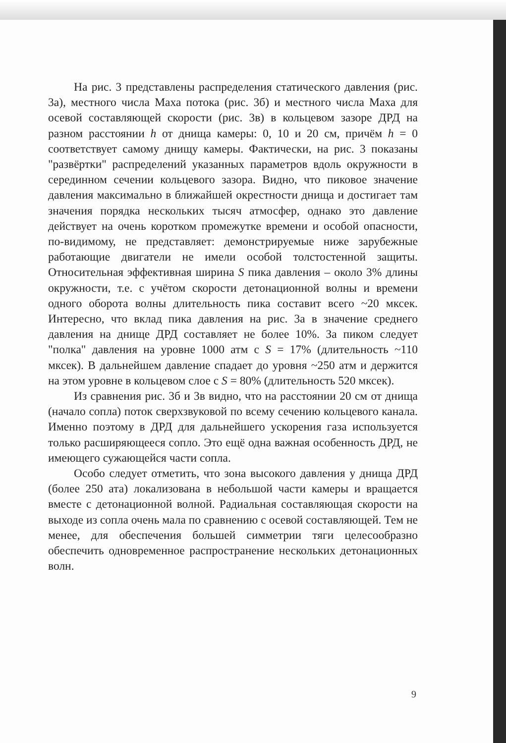На рис. 3 представлены распределения статического давления (рис. 3а), местного числа Маха потока (рис. 3б) и местного числа Маха для осевой составляющей скорости (рис. 3в) в кольцевом зазоре ДРД на разном расстоянии h от днища камеры: 0, 10 и 20 см, причём h = 0 соответствует самому днищу камеры. Фактически, на рис. 3 показаны "развёртки" распределений указанных параметров вдоль окружности в серединном сечении кольцевого зазора. Видно, что пиковое значение давления максимально в ближайшей окрестности днища и достигает там значения порядка нескольких тысяч атмосфер, однако это давление действует на очень коротком промежутке времени и особой опасности, по-видимому, не представляет: демонстрируемые ниже зарубежные работающие двигатели не имели особой толстостенной защиты. Относительная эффективная ширина S пика давления – около 3% длины окружности, т.е. с учётом скорости детонационной волны и времени одного оборота волны длительность пика составит всего ~20 мксек. Интересно, что вклад пика давления на рис. 3а в значение среднего давления на днище ДРД составляет не более 10%. За пиком следует "полка" давления на уровне 1000 атм с S = 17% (длительность ~110 мксек). В дальнейшем давление спадает до уровня ~250 атм и держится на этом уровне в кольцевом слое с S = 80% (длительность 520 мксек).
Из сравнения рис. 3б и 3в видно, что на расстоянии 20 см от днища (начало сопла) поток сверхзвуковой по всему сечению кольцевого канала. Именно поэтому в ДРД для дальнейшего ускорения газа используется только расширяющееся сопло. Это ещё одна важная особенность ДРД, не имеющего сужающейся части сопла.
Особо следует отметить, что зона высокого давления у днища ДРД (более 250 ата) локализована в небольшой части камеры и вращается вместе с детонационной волной. Радиальная составляющая скорости на выходе из сопла очень мала по сравнению с осевой составляющей. Тем не менее, для обеспечения большей симметрии тяги целесообразно обеспечить одновременное распространение нескольких детонационных волн.
9